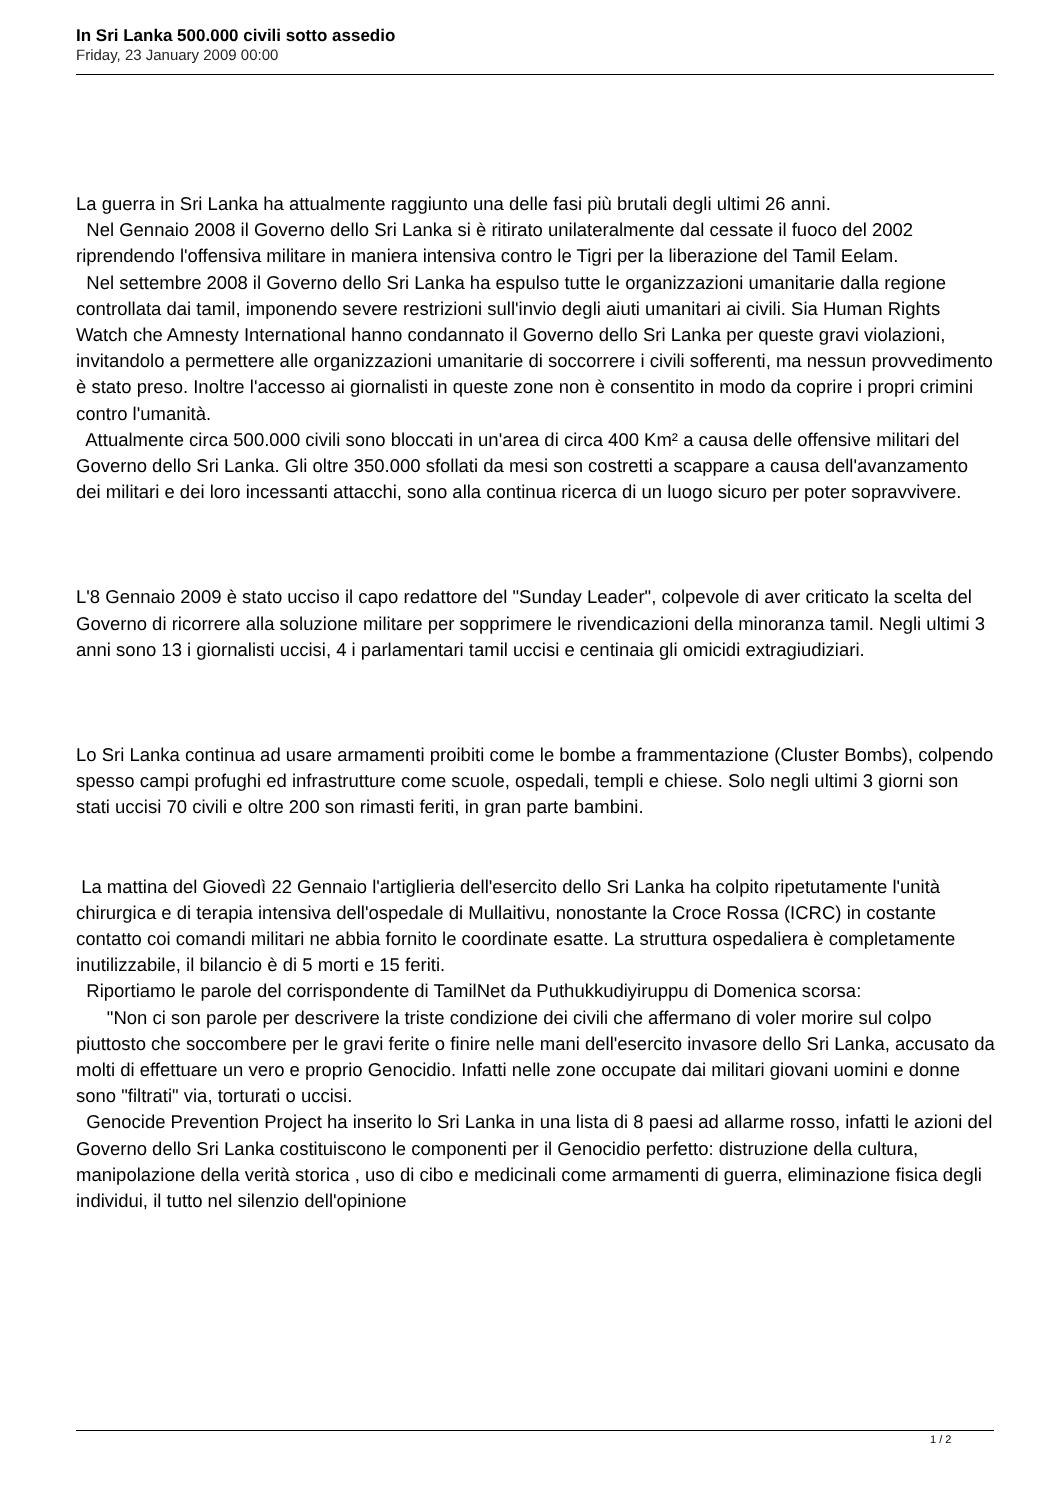In Sri Lanka 500.000 civili sotto assedio
Friday, 23 January 2009 00:00
La guerra in Sri Lanka ha attualmente raggiunto una delle fasi più brutali degli ultimi 26 anni.
Nel Gennaio 2008 il Governo dello Sri Lanka si è ritirato unilateralmente dal cessate il fuoco del 2002 riprendendo l'offensiva militare in maniera intensiva contro le Tigri per la liberazione del Tamil Eelam.
Nel settembre 2008 il Governo dello Sri Lanka ha espulso tutte le organizzazioni umanitarie dalla regione controllata dai tamil, imponendo severe restrizioni sull'invio degli aiuti umanitari ai civili. Sia Human Rights Watch che Amnesty International hanno condannato il Governo dello Sri Lanka per queste gravi violazioni, invitandolo a permettere alle organizzazioni umanitarie di soccorrere i civili sofferenti, ma nessun provvedimento è stato preso. Inoltre l'accesso ai giornalisti in queste zone non è consentito in modo da coprire i propri crimini contro l'umanità.
Attualmente circa 500.000 civili sono bloccati in un'area di circa 400 Km² a causa delle offensive militari del Governo dello Sri Lanka. Gli oltre 350.000 sfollati da mesi son costretti a scappare a causa dell'avanzamento dei militari e dei loro incessanti attacchi, sono alla continua ricerca di un luogo sicuro per poter sopravvivere.
L'8 Gennaio 2009 è stato ucciso il capo redattore del "Sunday Leader", colpevole di aver criticato la scelta del Governo di ricorrere alla soluzione militare per sopprimere le rivendicazioni della minoranza tamil. Negli ultimi 3 anni sono 13 i giornalisti uccisi, 4 i parlamentari tamil uccisi e centinaia gli omicidi extragiudiziari.
Lo Sri Lanka continua ad usare armamenti proibiti come le bombe a frammentazione (Cluster Bombs), colpendo spesso campi profughi ed infrastrutture come scuole, ospedali, templi e chiese. Solo negli ultimi 3 giorni son stati uccisi 70 civili e oltre 200 son rimasti feriti, in gran parte bambini.
La mattina del Giovedì 22 Gennaio l'artiglieria dell'esercito dello Sri Lanka ha colpito ripetutamente l'unità chirurgica e di terapia intensiva dell'ospedale di Mullaitivu, nonostante la Croce Rossa (ICRC) in costante contatto coi comandi militari ne abbia fornito le coordinate esatte. La struttura ospedaliera è completamente inutilizzabile, il bilancio è di 5 morti e 15 feriti.
Riportiamo le parole del corrispondente di TamilNet da Puthukkudiyiruppu di Domenica scorsa:
"Non ci son parole per descrivere la triste condizione dei civili che affermano di voler morire sul colpo piuttosto che soccombere per le gravi ferite o finire nelle mani dell'esercito invasore dello Sri Lanka, accusato da molti di effettuare un vero e proprio Genocidio. Infatti nelle zone occupate dai militari giovani uomini e donne sono "filtrati" via, torturati o uccisi.
Genocide Prevention Project ha inserito lo Sri Lanka in una lista di 8 paesi ad allarme rosso, infatti le azioni del Governo dello Sri Lanka costituiscono le componenti per il Genocidio perfetto: distruzione della cultura, manipolazione della verità storica , uso di cibo e medicinali come armamenti di guerra, eliminazione fisica degli individui, il tutto nel silenzio dell'opinione
1 / 2